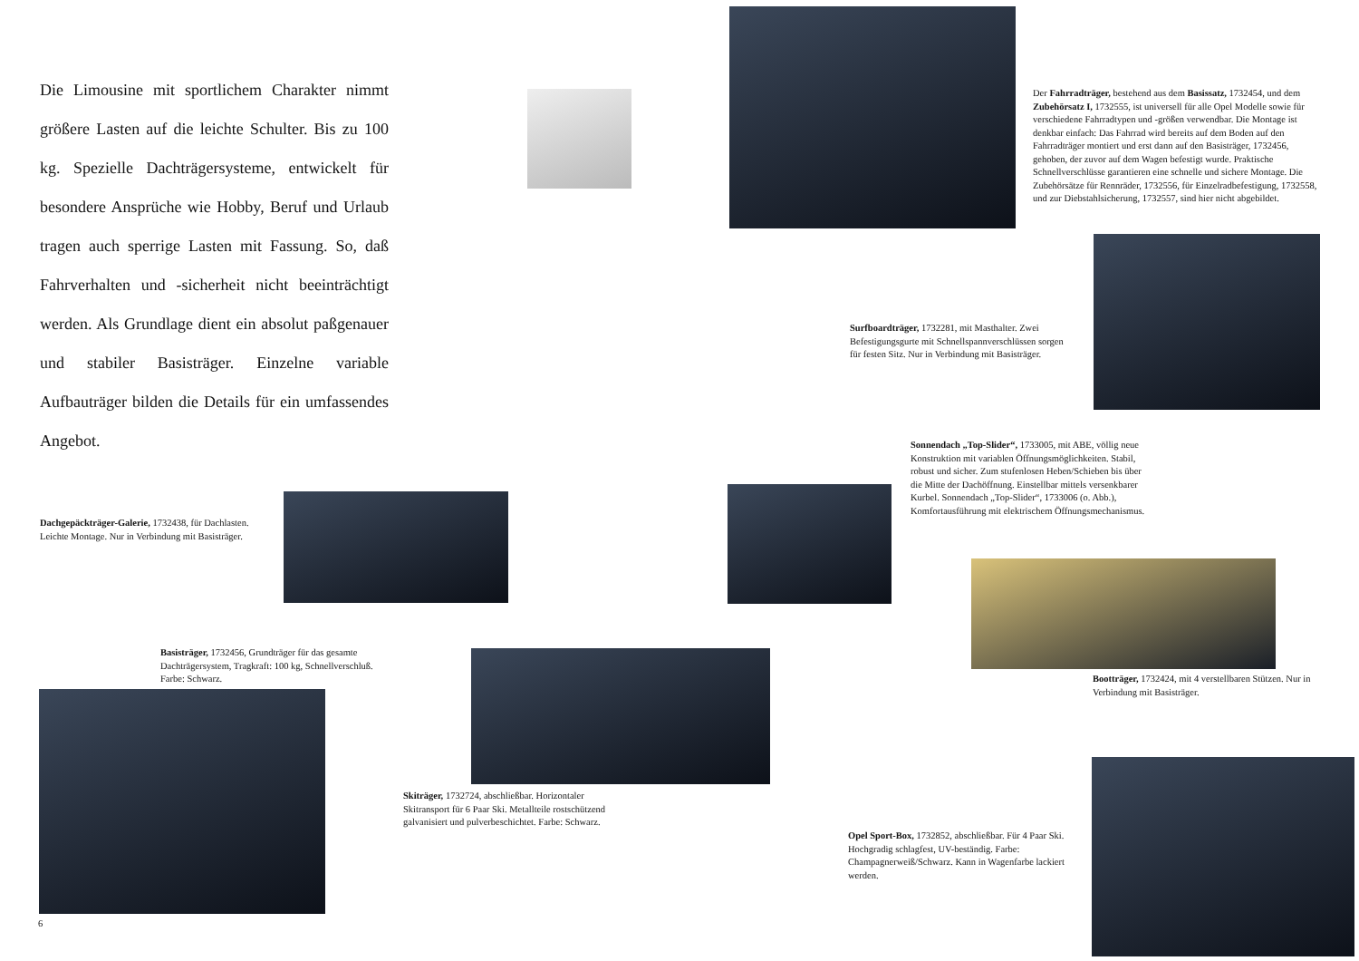Die Limousine mit sportlichem Charakter nimmt größere Lasten auf die leichte Schulter. Bis zu 100 kg. Spezielle Dachträgersysteme, entwickelt für besondere Ansprüche wie Hobby, Beruf und Urlaub tragen auch sperrige Lasten mit Fassung. So, daß Fahrverhalten und -sicherheit nicht beeinträchtigt werden. Als Grundlage dient ein absolut paßgenauer und stabiler Basisträger. Einzelne variable Aufbauträger bilden die Details für ein umfassendes Angebot.
Der Fahrradträger, bestehend aus dem Basissatz, 1732454, und dem Zubehörsatz I, 1732555, ist universell für alle Opel Modelle sowie für verschiedene Fahrradtypen und -größen verwendbar. Die Montage ist denkbar einfach: Das Fahrrad wird bereits auf dem Boden auf den Fahrradträger montiert und erst dann auf den Basisträger, 1732456, gehoben, der zuvor auf dem Wagen befestigt wurde. Praktische Schnellverschlüsse garantieren eine schnelle und sichere Montage. Die Zubehörsätze für Rennräder, 1732556, für Einzelradbefestigung, 1732558, und zur Diebstahlsicherung, 1732557, sind hier nicht abgebildet.
Surfboardträger, 1732281, mit Masthalter. Zwei Befestigungsgurte mit Schnellspannverschlüssen sorgen für festen Sitz. Nur in Verbindung mit Basisträger.
Sonnendach „Top-Slider“, 1733005, mit ABE, völlig neue Konstruktion mit variablen Öffnungsmöglichkeiten. Stabil, robust und sicher. Zum stufenlosen Heben/Schieben bis über die Mitte der Dachöffnung. Einstellbar mittels versenkbarer Kurbel. Sonnendach „Top-Slider“, 1733006 (o. Abb.), Komfortausführung mit elektrischem Öffnungsmechanismus.
Dachgepäckträger-Galerie, 1732438, für Dachlasten. Leichte Montage. Nur in Verbindung mit Basisträger.
Bootträger, 1732424, mit 4 verstellbaren Stützen. Nur in Verbindung mit Basisträger.
Basisträger, 1732456, Grundträger für das gesamte Dachträgersystem, Tragkraft: 100 kg, Schnellverschluß. Farbe: Schwarz.
Skiträger, 1732724, abschließbar. Horizontaler Skitransport für 6 Paar Ski. Metallteile rostschützend galvanisiert und pulverbeschichtet. Farbe: Schwarz.
Opel Sport-Box, 1732852, abschließbar. Für 4 Paar Ski. Hochgradig schlagfest, UV-beständig. Farbe: Champagnerweiß/Schwarz. Kann in Wagenfarbe lackiert werden.
6